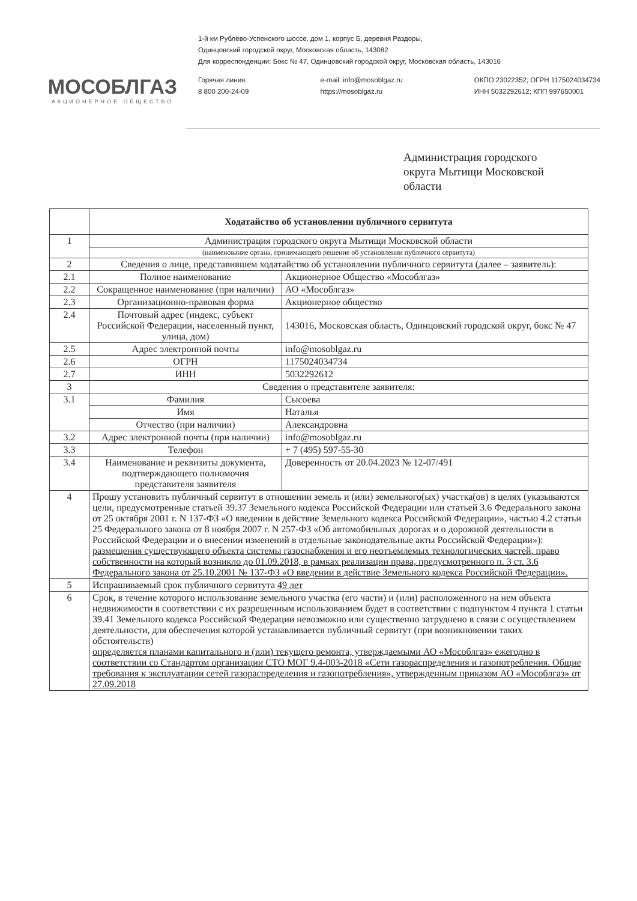МОСОБЛГАЗ
АКЦИОНЕРНОЕ ОБЩЕСТВО
1-й км Рублёво-Успенского шоссе, дом 1, корпус Б, деревня Раздоры,
Одинцовский городской округ, Московская область, 143082
Для корреспонденции: Бокс № 47, Одинцовский городской округ, Московская область, 143016
Горячая линия:
8 800 200-24-09
e-mail: info@mosoblgaz.ru
https://mosoblgaz.ru
ОКПО 23022352; ОГРН 1175024034734
ИНН 5032292612; КПП 997650001
Администрация городского
округа Мытищи Московской
области
| | Ходатайство об установлении публичного сервитута | |
| 1 | Администрация городского округа Мытищи Московской области | |
| | (наименование органа, принимающего решение об установлении публичного сервитута) | |
| 2 | Сведения о лице, представившем ходатайство об установлении публичного сервитута (далее – заявитель): | |
| 2.1 | Полное наименование | Акционерное Общество «Мособлгаз» |
| 2.2 | Сокращенное наименование (при наличии) | АО «Мособлгаз» |
| 2.3 | Организационно-правовая форма | Акционерное общество |
| 2.4 | Почтовый адрес (индекс, субъект Российской Федерации, населенный пункт, улица, дом) | 143016, Московская область, Одинцовский городской округ, бокс № 47 |
| 2.5 | Адрес электронной почты | info@mosoblgaz.ru |
| 2.6 | ОГРН | 1175024034734 |
| 2.7 | ИНН | 5032292612 |
| 3 | Сведения о представителе заявителя: | |
| 3.1 | Фамилия | Сысоева |
| | Имя | Наталья |
| | Отчество (при наличии) | Александровна |
| 3.2 | Адрес электронной почты (при наличии) | info@mosoblgaz.ru |
| 3.3 | Телефон | + 7 (495) 597-55-30 |
| 3.4 | Наименование и реквизиты документа, подтверждающего полномочия представителя заявителя | Доверенность от 20.04.2023 № 12-07/491 |
| 4 | Прошу установить публичный сервитут в отношении земель и (или) земельного(ых) участка(ов) в целях (указываются цели, предусмотренные статьей 39.37 Земельного кодекса Российской Федерации или статьей 3.6 Федерального закона от 25 октября 2001 г. N 137-ФЗ «О введении в действие Земельного кодекса Российской Федерации», частью 4.2 статьи 25 Федерального закона от 8 ноября 2007 г. N 257-ФЗ «Об автомобильных дорогах и о дорожной деятельности в Российской Федерации и о внесении изменений в отдельные законодательные акты Российской Федерации»): размещения существующего объекта системы газоснабжения и его неотъемлемых технологических частей, право собственности на который возникло до 01.09.2018, в рамках реализации права, предусмотренного п. 3 ст. 3.6 Федерального закона от 25.10.2001 № 137-ФЗ «О введении в действие Земельного кодекса Российской Федерации». | |
| 5 | Испрашиваемый срок публичного сервитута 49 лет | |
| 6 | Срок, в течение которого использование земельного участка (его части) и (или) расположенного на нем объекта недвижимости в соответствии с их разрешенным использованием будет в соответствии с подпунктом 4 пункта 1 статьи 39.41 Земельного кодекса Российской Федерации невозможно или существенно затруднено в связи с осуществлением деятельности, для обеспечения которой устанавливается публичный сервитут (при возникновении таких обстоятельств) определяется планами капитального и (или) текущего ремонта, утверждаемыми АО «Мособлгаз» ежегодно в соответствии со Стандартом организации СТО МОГ 9.4-003-2018 «Сети газораспределения и газопотребления. Общие требования к эксплуатации сетей газораспределения и газопотребления», утвержденным приказом АО «Мособлгаз» от 27.09.2018 | |